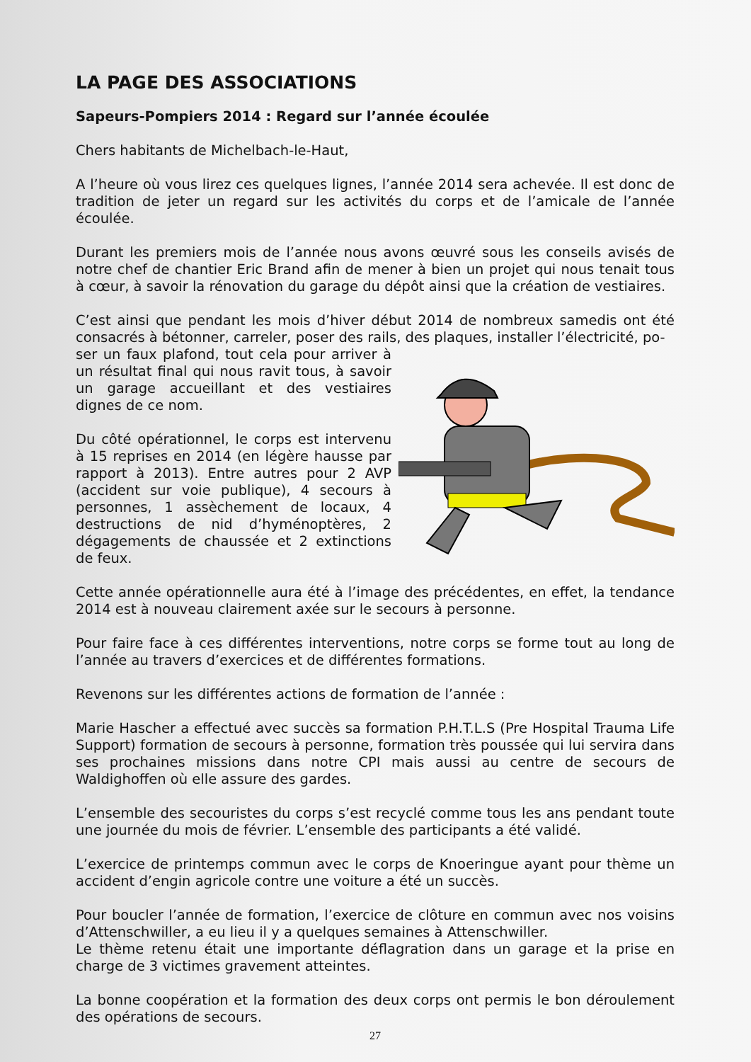LA PAGE DES ASSOCIATIONS
Sapeurs-Pompiers 2014 : Regard sur l’année écoulée
Chers habitants de Michelbach-le-Haut,
A l’heure où vous lirez ces quelques lignes, l’année 2014 sera achevée. Il est donc de tradition de jeter un regard sur les activités du corps et de l’amicale de l’année écoulée.
Durant les premiers mois de l’année nous avons œuvré sous les conseils avisés de notre chef de chantier Eric Brand afin de mener à bien un projet qui nous tenait tous à cœur, à savoir la rénovation du garage du dépôt ainsi que la création de vestiaires.
C’est ainsi que pendant les mois d’hiver début 2014 de nombreux samedis ont été consacrés à bétonner, carreler, poser des rails, des plaques, installer l’électricité, po-
ser un faux plafond, tout cela pour arriver à un résultat final qui nous ravit tous, à savoir un garage accueillant et des vestiaires dignes de ce nom.
Du côté opérationnel, le corps est intervenu à 15 reprises en 2014 (en légère hausse par rapport à 2013). Entre autres pour 2 AVP (accident sur voie publique), 4 secours à personnes, 1 assèchement de locaux, 4 destructions de nid d’hyménoptères, 2 dégagements de chaussée et 2 extinctions de feux.
Cette année opérationnelle aura été à l’image des précédentes, en effet, la tendance 2014 est à nouveau clairement axée sur le secours à personne.
Pour faire face à ces différentes interventions, notre corps se forme tout au long de l’année au travers d’exercices et de différentes formations.
Revenons sur les différentes actions de formation de l’année :
Marie Hascher a effectué avec succès sa formation P.H.T.L.S (Pre Hospital Trauma Life Support) formation de secours à personne, formation très poussée qui lui servira dans ses prochaines missions dans notre CPI mais aussi au centre de secours de Waldighoffen où elle assure des gardes.
L’ensemble des secouristes du corps s’est recyclé comme tous les ans pendant toute une journée du mois de février. L’ensemble des participants a été validé.
L’exercice de printemps commun avec le corps de Knoeringue ayant pour thème un accident d’engin agricole contre une voiture a été un succès.
Pour boucler l’année de formation, l’exercice de clôture en commun avec nos voisins d’Attenschwiller, a eu lieu il y a quelques semaines à Attenschwiller.
Le thème retenu était une importante déflagration dans un garage et la prise en charge de 3 victimes gravement atteintes.
La bonne coopération et la formation des deux corps ont permis le bon déroulement des opérations de secours.
27